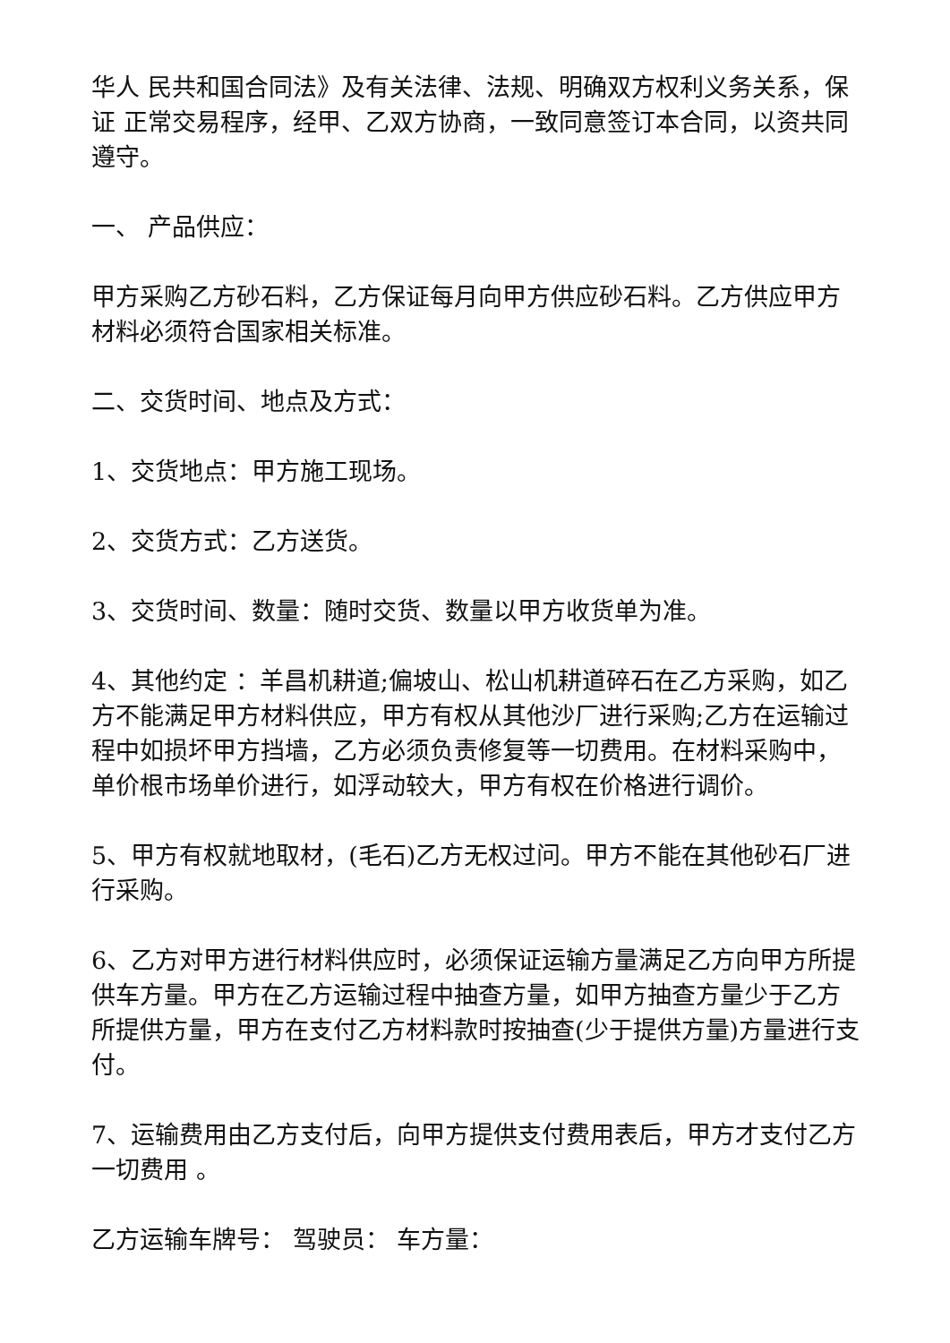华人 民共和国合同法》及有关法律、法规、明确双方权利义务关系，保证 正常交易程序，经甲、乙双方协商，一致同意签订本合同，以资共同遵守。
一、 产品供应：
甲方采购乙方砂石料，乙方保证每月向甲方供应砂石料。乙方供应甲方材料必须符合国家相关标准。
二、交货时间、地点及方式：
1、交货地点：甲方施工现场。
2、交货方式：乙方送货。
3、交货时间、数量：随时交货、数量以甲方收货单为准。
4、其他约定 ：羊昌机耕道;偏坡山、松山机耕道碎石在乙方采购，如乙方不能满足甲方材料供应，甲方有权从其他沙厂进行采购;乙方在运输过程中如损坏甲方挡墙，乙方必须负责修复等一切费用。在材料采购中，单价根市场单价进行，如浮动较大，甲方有权在价格进行调价。
5、甲方有权就地取材，(毛石)乙方无权过问。甲方不能在其他砂石厂进行采购。
6、乙方对甲方进行材料供应时，必须保证运输方量满足乙方向甲方所提供车方量。甲方在乙方运输过程中抽查方量，如甲方抽查方量少于乙方所提供方量，甲方在支付乙方材料款时按抽查(少于提供方量)方量进行支付。
7、运输费用由乙方支付后，向甲方提供支付费用表后，甲方才支付乙方一切费用 。
乙方运输车牌号： 驾驶员： 车方量：